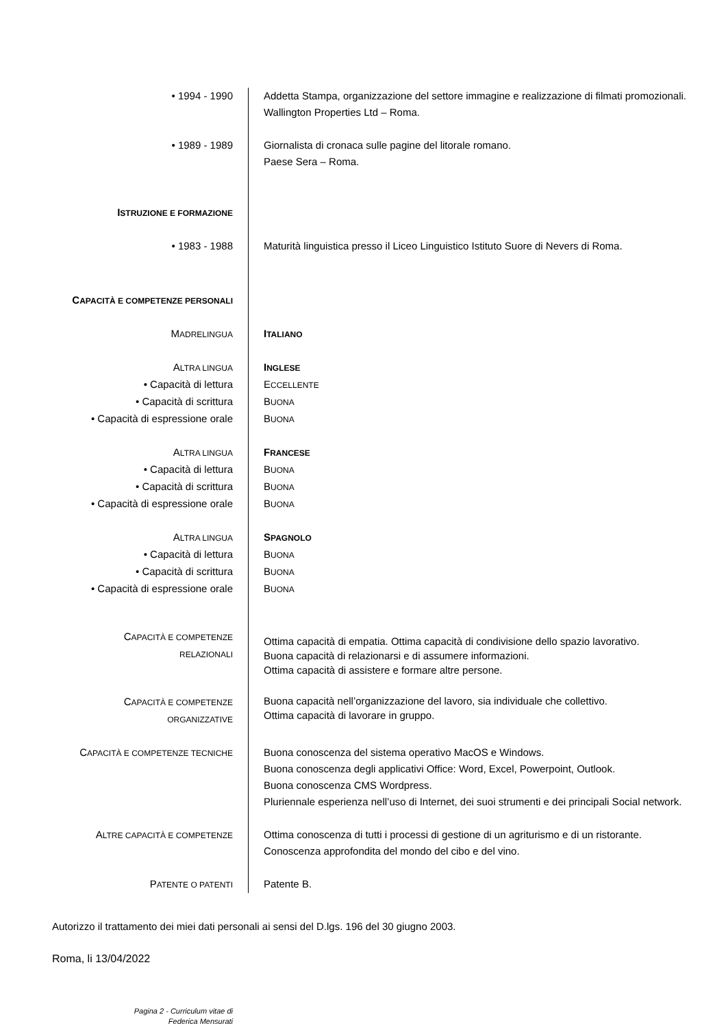| • 1994 - 1990 | Addetta Stampa, organizzazione del settore immagine e realizzazione di filmati promozionali. Wallington Properties Ltd – Roma. |
| • 1989 - 1989 | Giornalista di cronaca sulle pagine del litorale romano. Paese Sera – Roma. |
| I STRUZIONE E FORMAZIONE | |
| • 1983 - 1988 | Maturità linguistica presso il Liceo Linguistico Istituto Suore di Nevers di Roma. |
| C APACITÀ E COMPETENZE PERSONALI | |
| M ADRELINGUA | I TALIANO |
| A LTRA LINGUA | I NGLESE |
| • Capacità di lettura | E CCELLENTE |
| • Capacità di scrittura | B UONA |
| • Capacità di espressione orale | B UONA |
| A LTRA LINGUA | F RANCESE |
| • Capacità di lettura | B UONA |
| • Capacità di scrittura | B UONA |
| • Capacità di espressione orale | B UONA |
| A LTRA LINGUA | S PAGNOLO |
| • Capacità di lettura | B UONA |
| • Capacità di scrittura | B UONA |
| • Capacità di espressione orale | B UONA |
| C APACITÀ E COMPETENZE RELAZIONALI | Ottima capacità di empatia. Ottima capacità di condivisione dello spazio lavorativo. Buona capacità di relazionarsi e di assumere informazioni. Ottima capacità di assistere e formare altre persone. |
| C APACITÀ E COMPETENZE ORGANIZZATIVE | Buona capacità nell’organizzazione del lavoro, sia individuale che collettivo. Ottima capacità di lavorare in gruppo. |
| C APACITÀ E COMPETENZE TECNICHE | Buona conoscenza del sistema operativo MacOS e Windows. Buona conoscenza degli applicativi Office: Word, Excel, Powerpoint, Outlook. Buona conoscenza CMS Wordpress. Pluriennale esperienza nell’uso di Internet, dei suoi strumenti e dei principali Social network. |
| A LTRE CAPACITÀ E COMPETENZE | Ottima conoscenza di tutti i processi di gestione di un agriturismo e di un ristorante. Conoscenza approfondita del mondo del cibo e del vino. |
| P ATENTE O PATENTI | Patente B. |
Autorizzo il trattamento dei miei dati personali ai sensi del D.lgs. 196 del 30 giugno 2003.
Roma, li 13/04/2022
Pagina 2 - Curriculum vitae di Federica Mensurati